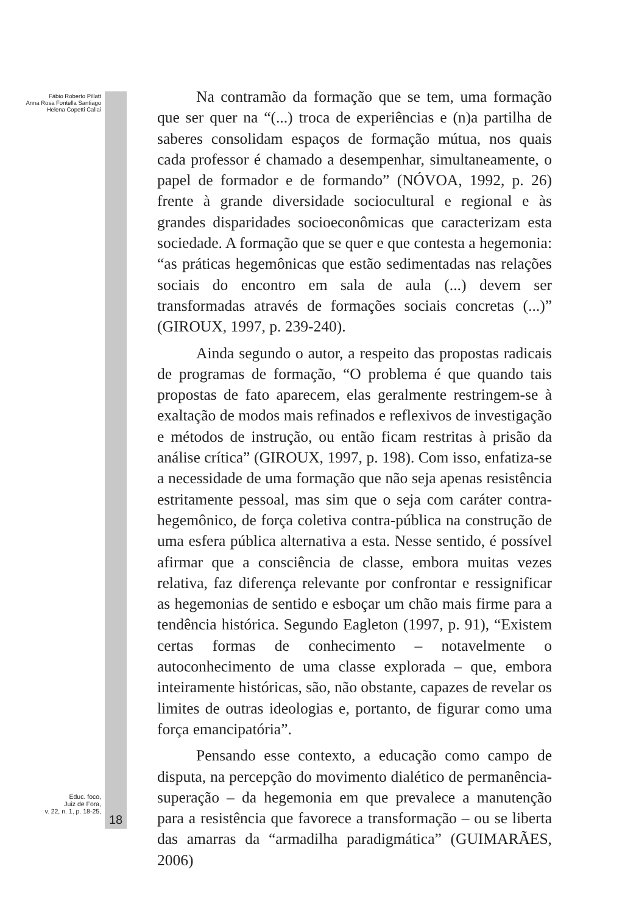Fábio Roberto Pillatt
Anna Rosa Fontella Santiago
Helena Copetti Callai
Educ. foco,
Juiz de Fora,
v. 22, n. 1, p. 18-25,
18
Na contramão da formação que se tem, uma formação que ser quer na “(...) troca de experiências e (n)a partilha de saberes consolidam espaços de formação mútua, nos quais cada professor é chamado a desempenhar, simultaneamente, o papel de formador e de formando” (NÓVOA, 1992, p. 26) frente à grande diversidade sociocultural e regional e às grandes disparidades socioeconômicas que caracterizam esta sociedade. A formação que se quer e que contesta a hegemonia: “as práticas hegemônicas que estão sedimentadas nas relações sociais do encontro em sala de aula (...) devem ser transformadas através de formações sociais concretas (...)” (GIROUX, 1997, p. 239-240).
Ainda segundo o autor, a respeito das propostas radicais de programas de formação, “O problema é que quando tais propostas de fato aparecem, elas geralmente restringem-se à exaltação de modos mais refinados e reflexivos de investigação e métodos de instrução, ou então ficam restritas à prisão da análise crítica” (GIROUX, 1997, p. 198). Com isso, enfatiza-se a necessidade de uma formação que não seja apenas resistência estritamente pessoal, mas sim que o seja com caráter contra-hegemônico, de força coletiva contra-pública na construção de uma esfera pública alternativa a esta. Nesse sentido, é possível afirmar que a consciência de classe, embora muitas vezes relativa, faz diferença relevante por confrontar e ressignificar as hegemonias de sentido e esboçar um chão mais firme para a tendência histórica. Segundo Eagleton (1997, p. 91), “Existem certas formas de conhecimento – notavelmente o autoconhecimento de uma classe explorada – que, embora inteiramente históricas, são, não obstante, capazes de revelar os limites de outras ideologias e, portanto, de figurar como uma força emancipatória”.
Pensando esse contexto, a educação como campo de disputa, na percepção do movimento dialético de permanência-superação – da hegemonia em que prevalece a manutenção para a resistência que favorece a transformação – ou se liberta das amarras da “armadilha paradigmática” (GUIMARÃES, 2006)